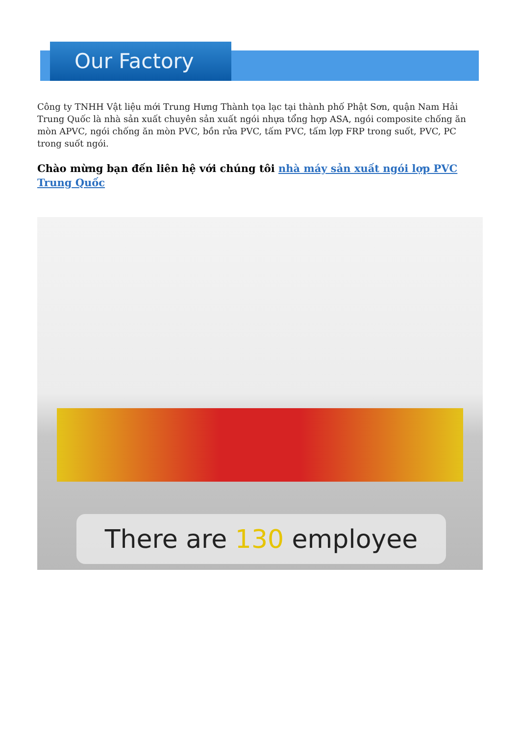Our Factory
Công ty TNHH Vật liệu mới Trung Hưng Thành tọa lạc tại thành phố Phật Sơn, quận Nam Hải Trung Quốc là nhà sản xuất chuyên sản xuất ngói nhựa tổng hợp ASA, ngói composite chống ăn mòn APVC, ngói chống ăn mòn PVC, bồn rửa PVC, tấm PVC, tấm lợp FRP trong suốt, PVC, PC trong suốt ngói.
Chào mừng bạn đến liên hệ với chúng tôi nhà máy sản xuất ngói lợp PVC Trung Quốc
There are 130 employee